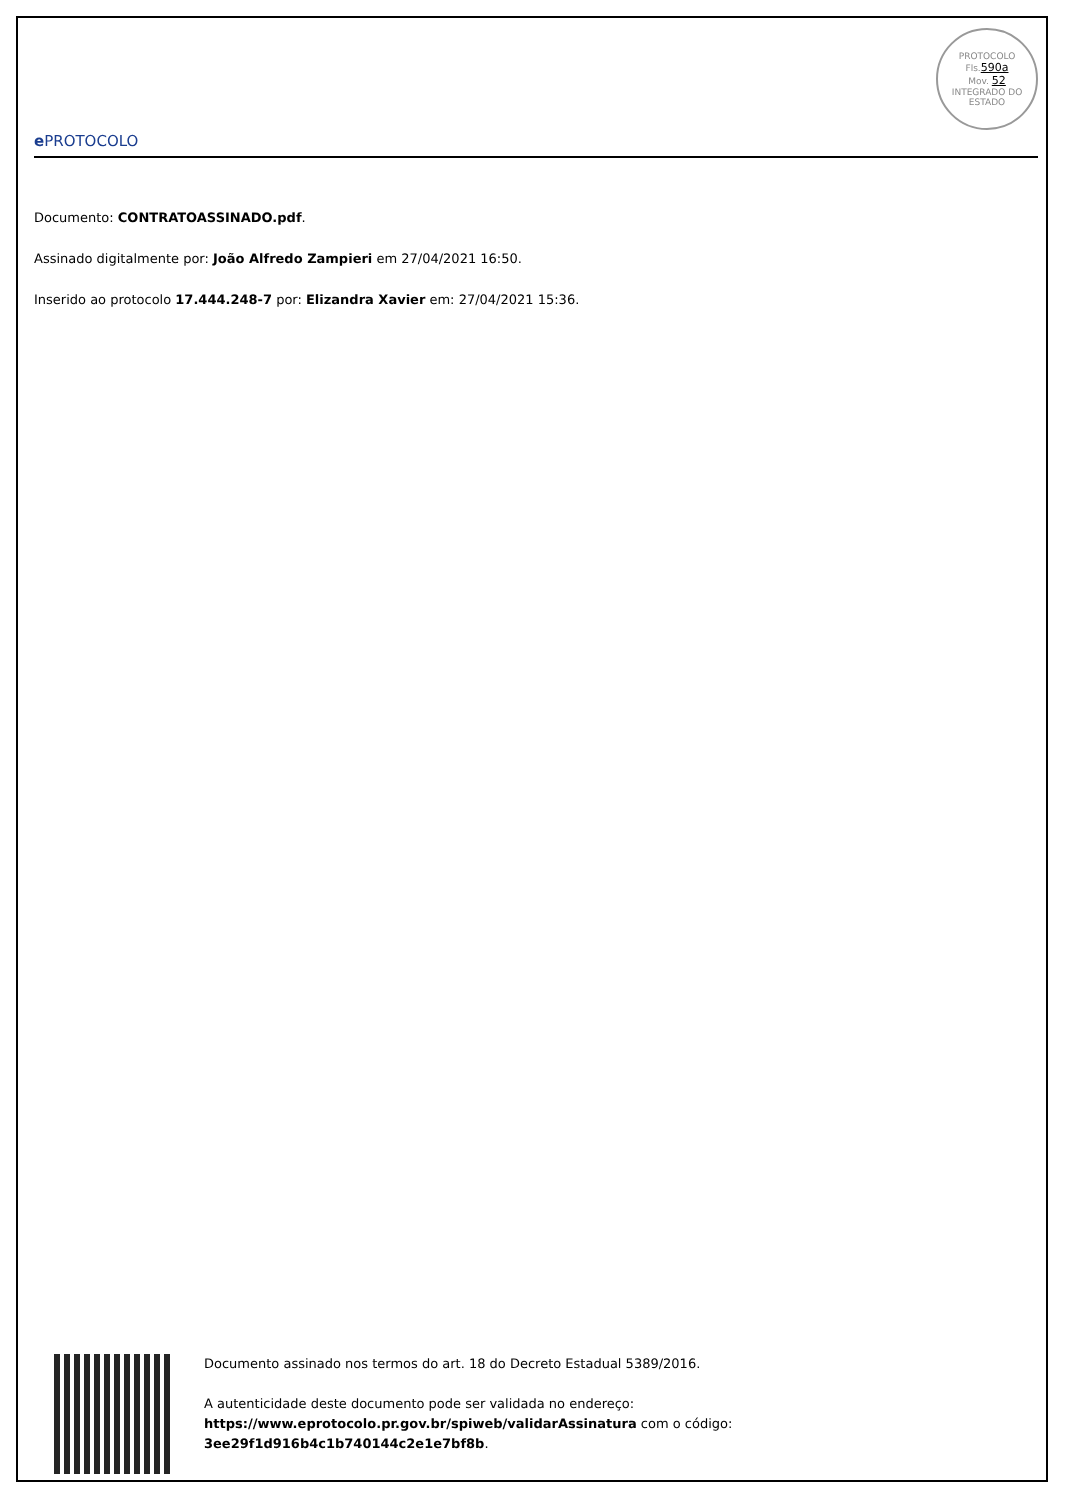e PROTOCOLO
PROTOCOLO
Fls.590a
Mov. 52
INTEGRADO DO ESTADO
Documento: CONTRATOASSINADO.pdf.
Assinado digitalmente por: João Alfredo Zampieri em 27/04/2021 16:50.
Inserido ao protocolo 17.444.248-7 por: Elizandra Xavier em: 27/04/2021 15:36.
Documento assinado nos termos do art. 18 do Decreto Estadual 5389/2016.
A autenticidade deste documento pode ser validada no endereço:
https://www.eprotocolo.pr.gov.br/spiweb/validarAssinatura com o código:
3ee29f1d916b4c1b740144c2e1e7bf8b.